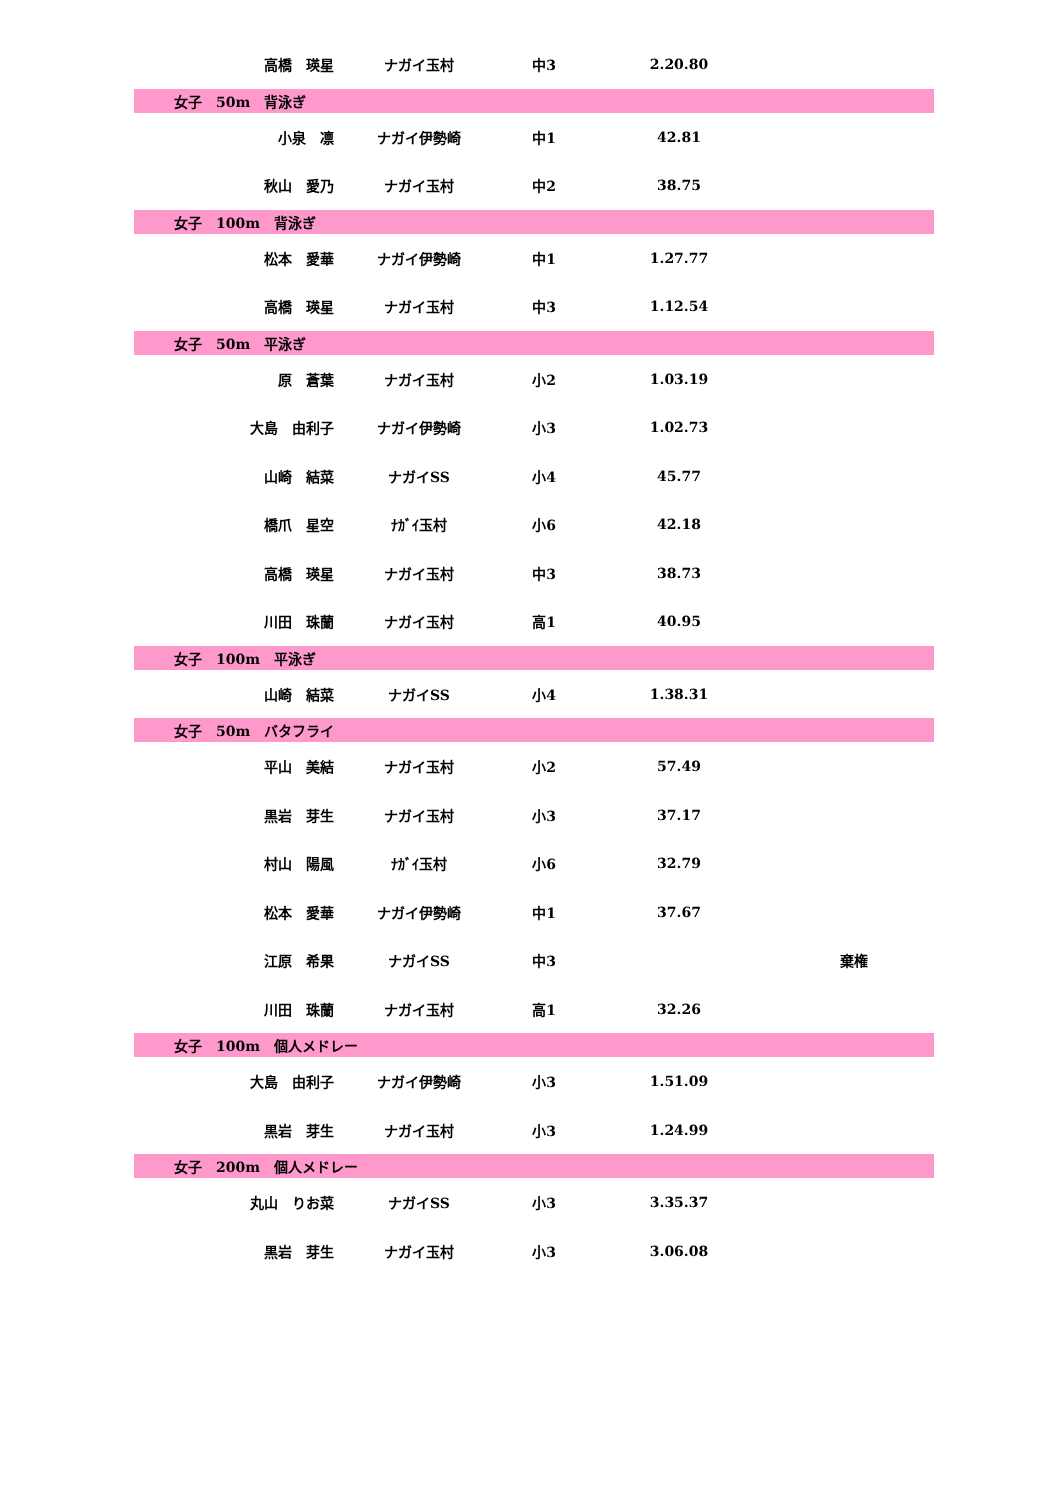| 高橋 瑛星 | ナガイ玉村 | 中3 | 2.20.80 | |
| 女子 50m 背泳ぎ | | | | |
| 小泉 凛 | ナガイ伊勢崎 | 中1 | 42.81 | |
| 秋山 愛乃 | ナガイ玉村 | 中2 | 38.75 | |
| 女子 100m 背泳ぎ | | | | |
| 松本 愛華 | ナガイ伊勢崎 | 中1 | 1.27.77 | |
| 高橋 瑛星 | ナガイ玉村 | 中3 | 1.12.54 | |
| 女子 50m 平泳ぎ | | | | |
| 原 蒼葉 | ナガイ玉村 | 小2 | 1.03.19 | |
| 大島 由利子 | ナガイ伊勢崎 | 小3 | 1.02.73 | |
| 山崎 結菜 | ナガイSS | 小4 | 45.77 | |
| 橋爪 星空 | ﾅｶﾞｲ玉村 | 小6 | 42.18 | |
| 高橋 瑛星 | ナガイ玉村 | 中3 | 38.73 | |
| 川田 珠蘭 | ナガイ玉村 | 高1 | 40.95 | |
| 女子 100m 平泳ぎ | | | | |
| 山崎 結菜 | ナガイSS | 小4 | 1.38.31 | |
| 女子 50m バタフライ | | | | |
| 平山 美結 | ナガイ玉村 | 小2 | 57.49 | |
| 黒岩 芽生 | ナガイ玉村 | 小3 | 37.17 | |
| 村山 陽風 | ﾅｶﾞｲ玉村 | 小6 | 32.79 | |
| 松本 愛華 | ナガイ伊勢崎 | 中1 | 37.67 | |
| 江原 希果 | ナガイSS | 中3 | | 棄権 |
| 川田 珠蘭 | ナガイ玉村 | 高1 | 32.26 | |
| 女子 100m 個人メドレー | | | | |
| 大島 由利子 | ナガイ伊勢崎 | 小3 | 1.51.09 | |
| 黒岩 芽生 | ナガイ玉村 | 小3 | 1.24.99 | |
| 女子 200m 個人メドレー | | | | |
| 丸山 りお菜 | ナガイSS | 小3 | 3.35.37 | |
| 黒岩 芽生 | ナガイ玉村 | 小3 | 3.06.08 | |